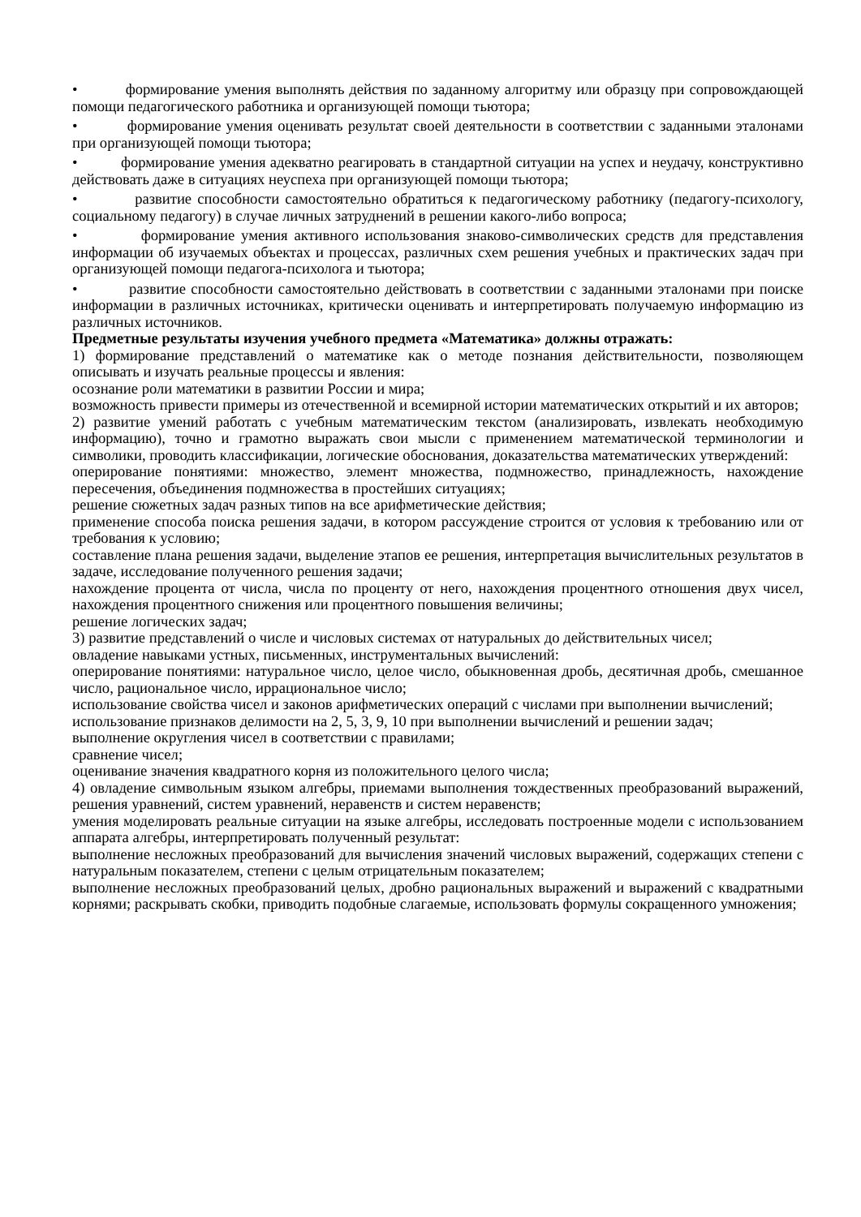• формирование умения выполнять действия по заданному алгоритму или образцу при сопровождающей помощи педагогического работника и организующей помощи тьютора;
• формирование умения оценивать результат своей деятельности в соответствии с заданными эталонами при организующей помощи тьютора;
• формирование умения адекватно реагировать в стандартной ситуации на успех и неудачу, конструктивно действовать даже в ситуациях неуспеха при организующей помощи тьютора;
• развитие способности самостоятельно обратиться к педагогическому работнику (педагогу-психологу, социальному педагогу) в случае личных затруднений в решении какого-либо вопроса;
• формирование умения активного использования знаково-символических средств для представления информации об изучаемых объектах и процессах, различных схем решения учебных и практических задач при организующей помощи педагога-психолога и тьютора;
• развитие способности самостоятельно действовать в соответствии с заданными эталонами при поиске информации в различных источниках, критически оценивать и интерпретировать получаемую информацию из различных источников.
Предметные результаты изучения учебного предмета «Математика» должны отражать:
1) формирование представлений о математике как о методе познания действительности, позволяющем описывать и изучать реальные процессы и явления:
осознание роли математики в развитии России и мира;
возможность привести примеры из отечественной и всемирной истории математических открытий и их авторов;
2) развитие умений работать с учебным математическим текстом (анализировать, извлекать необходимую информацию), точно и грамотно выражать свои мысли с применением математической терминологии и символики, проводить классификации, логические обоснования, доказательства математических утверждений:
оперирование понятиями: множество, элемент множества, подмножество, принадлежность, нахождение пересечения, объединения подмножества в простейших ситуациях;
решение сюжетных задач разных типов на все арифметические действия;
применение способа поиска решения задачи, в котором рассуждение строится от условия к требованию или от требования к условию;
составление плана решения задачи, выделение этапов ее решения, интерпретация вычислительных результатов в задаче, исследование полученного решения задачи;
нахождение процента от числа, числа по проценту от него, нахождения процентного отношения двух чисел, нахождения процентного снижения или процентного повышения величины;
решение логических задач;
3) развитие представлений о числе и числовых системах от натуральных до действительных чисел;
овладение навыками устных, письменных, инструментальных вычислений:
оперирование понятиями: натуральное число, целое число, обыкновенная дробь, десятичная дробь, смешанное число, рациональное число, иррациональное число;
использование свойства чисел и законов арифметических операций с числами при выполнении вычислений;
использование признаков делимости на 2, 5, 3, 9, 10 при выполнении вычислений и решении задач;
выполнение округления чисел в соответствии с правилами;
сравнение чисел;
оценивание значения квадратного корня из положительного целого числа;
4) овладение символьным языком алгебры, приемами выполнения тождественных преобразований выражений, решения уравнений, систем уравнений, неравенств и систем неравенств;
умения моделировать реальные ситуации на языке алгебры, исследовать построенные модели с использованием аппарата алгебры, интерпретировать полученный результат:
выполнение несложных преобразований для вычисления значений числовых выражений, содержащих степени с натуральным показателем, степени с целым отрицательным показателем;
выполнение несложных преобразований целых, дробно рациональных выражений и выражений с квадратными корнями; раскрывать скобки, приводить подобные слагаемые, использовать формулы сокращенного умножения;